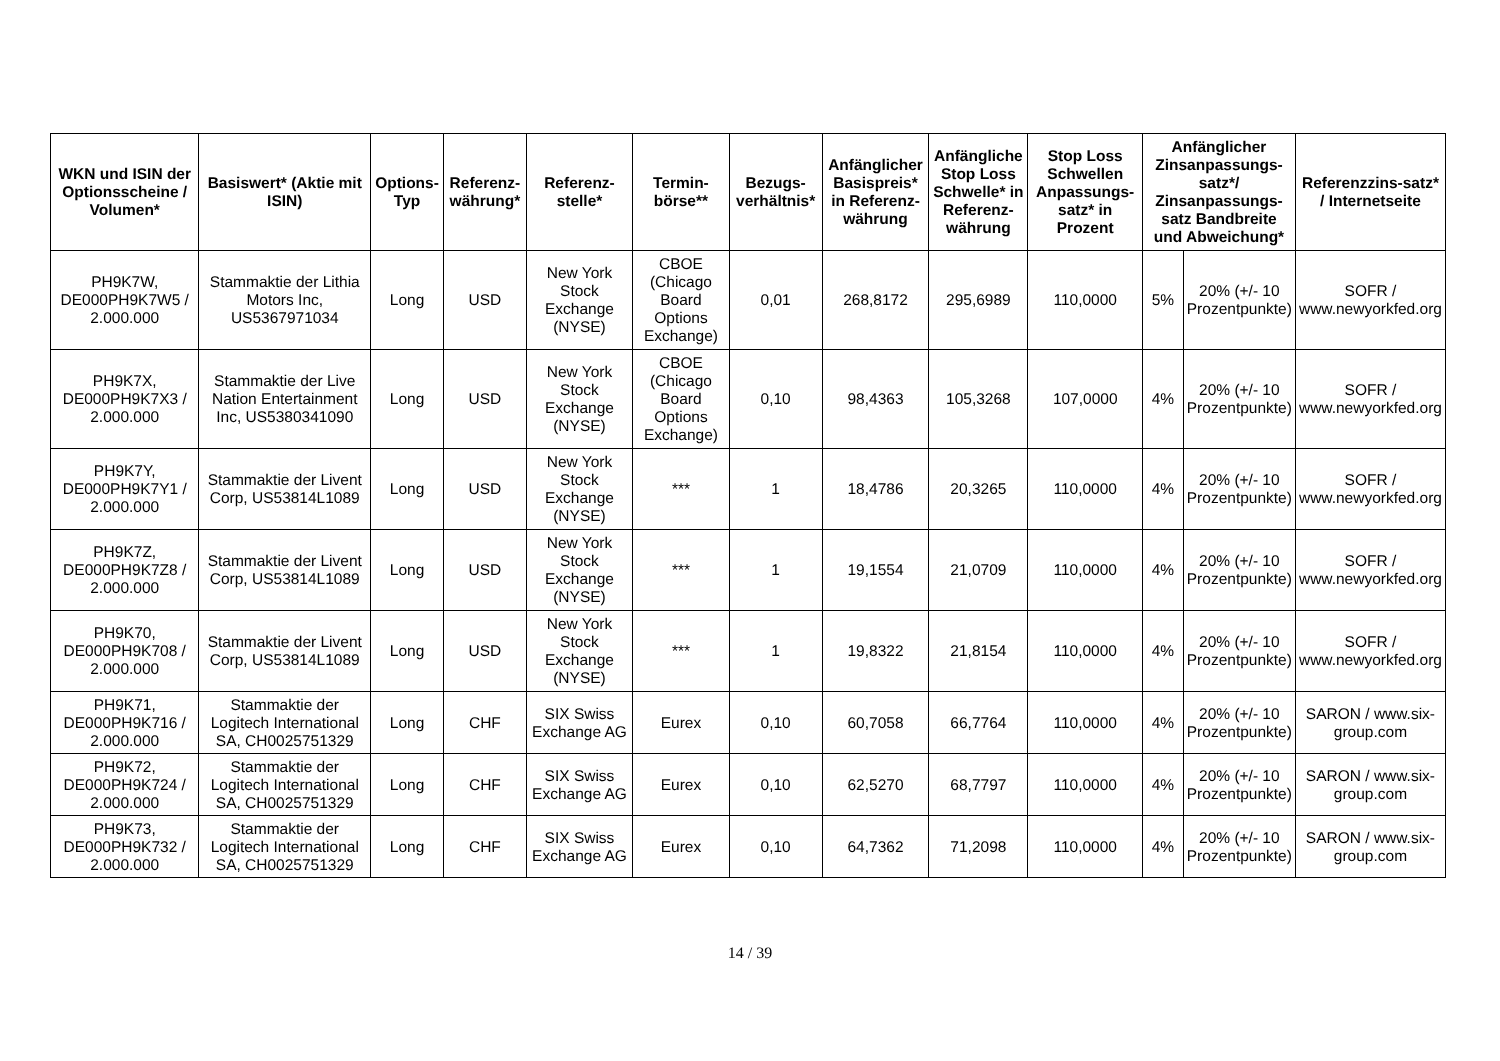| WKN und ISIN der Optionsscheine / Volumen* | Basiswert* (Aktie mit ISIN) | Options-Typ | Referenz-währung* | Referenz-stelle* | Termin-börse** | Bezugs-verhältnis* | Anfänglicher Basispreis* in Referenz-währung | Anfängliche Stop Loss Schwelle* in Referenz-währung | Stop Loss Schwellen Anpassungs-satz* in Prozent | Anfänglicher Zinsanpassungs-satz*/ Zinsanpassungs-satz Bandbreite und Abweichung* | | Referenzzins-satz* / Internetseite |
| --- | --- | --- | --- | --- | --- | --- | --- | --- | --- | --- | --- | --- |
| PH9K7W, DE000PH9K7W5 / 2.000.000 | Stammaktie der Lithia Motors Inc, US5367971034 | Long | USD | New York Stock Exchange (NYSE) | CBOE (Chicago Board Options Exchange) | 0,01 | 268,8172 | 295,6989 | 110,0000 | 5% | 20% (+/- 10 Prozentpunkte) | SOFR / www.newyorkfed.org |
| PH9K7X, DE000PH9K7X3 / 2.000.000 | Stammaktie der Live Nation Entertainment Inc, US5380341090 | Long | USD | New York Stock Exchange (NYSE) | CBOE (Chicago Board Options Exchange) | 0,10 | 98,4363 | 105,3268 | 107,0000 | 4% | 20% (+/- 10 Prozentpunkte) | SOFR / www.newyorkfed.org |
| PH9K7Y, DE000PH9K7Y1 / 2.000.000 | Stammaktie der Livent Corp, US53814L1089 | Long | USD | New York Stock Exchange (NYSE) | *** | 1 | 18,4786 | 20,3265 | 110,0000 | 4% | 20% (+/- 10 Prozentpunkte) | SOFR / www.newyorkfed.org |
| PH9K7Z, DE000PH9K7Z8 / 2.000.000 | Stammaktie der Livent Corp, US53814L1089 | Long | USD | New York Stock Exchange (NYSE) | *** | 1 | 19,1554 | 21,0709 | 110,0000 | 4% | 20% (+/- 10 Prozentpunkte) | SOFR / www.newyorkfed.org |
| PH9K70, DE000PH9K708 / 2.000.000 | Stammaktie der Livent Corp, US53814L1089 | Long | USD | New York Stock Exchange (NYSE) | *** | 1 | 19,8322 | 21,8154 | 110,0000 | 4% | 20% (+/- 10 Prozentpunkte) | SOFR / www.newyorkfed.org |
| PH9K71, DE000PH9K716 / 2.000.000 | Stammaktie der Logitech International SA, CH0025751329 | Long | CHF | SIX Swiss Exchange AG | Eurex | 0,10 | 60,7058 | 66,7764 | 110,0000 | 4% | 20% (+/- 10 Prozentpunkte) | SARON / www.six-group.com |
| PH9K72, DE000PH9K724 / 2.000.000 | Stammaktie der Logitech International SA, CH0025751329 | Long | CHF | SIX Swiss Exchange AG | Eurex | 0,10 | 62,5270 | 68,7797 | 110,0000 | 4% | 20% (+/- 10 Prozentpunkte) | SARON / www.six-group.com |
| PH9K73, DE000PH9K732 / 2.000.000 | Stammaktie der Logitech International SA, CH0025751329 | Long | CHF | SIX Swiss Exchange AG | Eurex | 0,10 | 64,7362 | 71,2098 | 110,0000 | 4% | 20% (+/- 10 Prozentpunkte) | SARON / www.six-group.com |
14 / 39